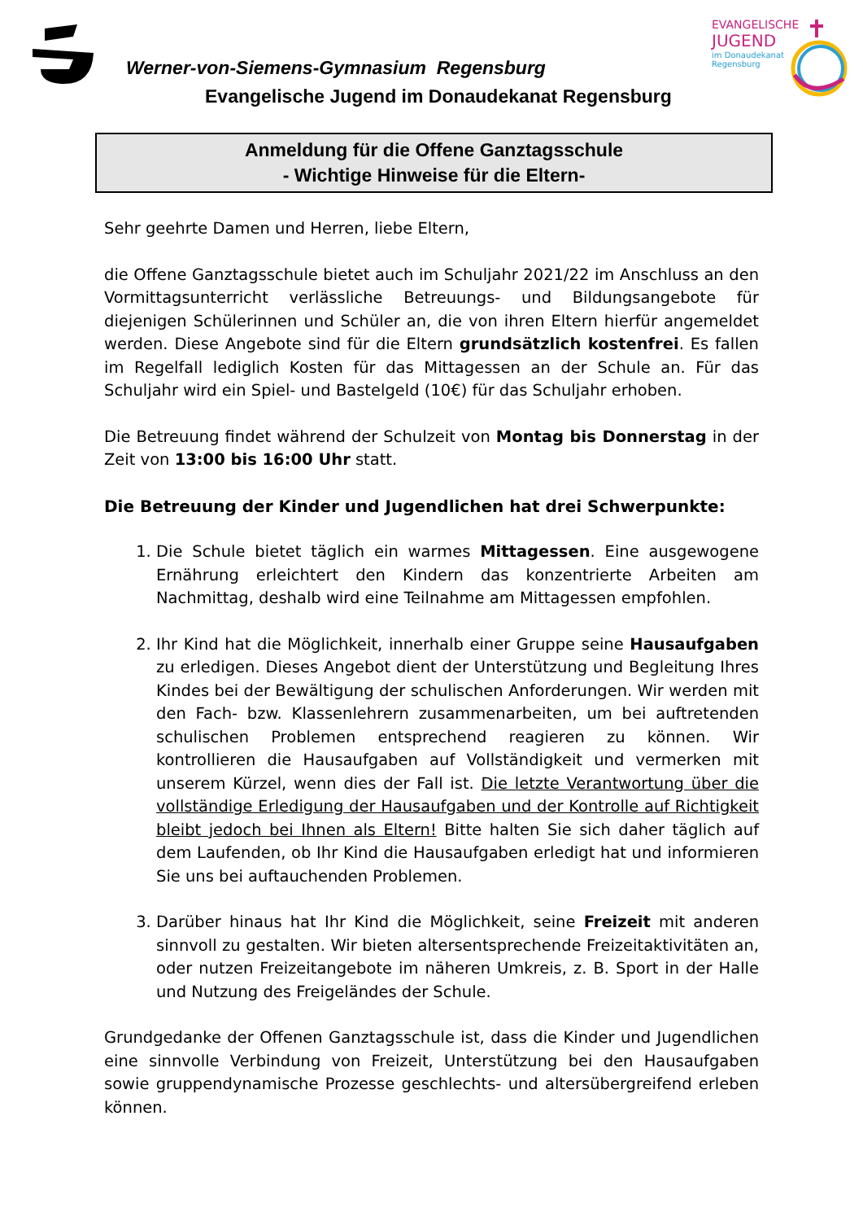Werner-von-Siemens-Gymnasium Regensburg
Evangelische Jugend im Donaudekanat Regensburg
EVANGELISCHE
JUGEND
im Donaudekanat
Regensburg
Anmeldung für die Offene Ganztagsschule
- Wichtige Hinweise für die Eltern-
Sehr geehrte Damen und Herren, liebe Eltern,
die Offene Ganztagsschule bietet auch im Schuljahr 2021/22 im Anschluss an den Vormittagsunterricht verlässliche Betreuungs- und Bildungsangebote für diejenigen Schülerinnen und Schüler an, die von ihren Eltern hierfür angemeldet werden. Diese Angebote sind für die Eltern grundsätzlich kostenfrei. Es fallen im Regelfall lediglich Kosten für das Mittagessen an der Schule an. Für das Schuljahr wird ein Spiel- und Bastelgeld (10€) für das Schuljahr erhoben.
Die Betreuung findet während der Schulzeit von Montag bis Donnerstag in der Zeit von 13:00 bis 16:00 Uhr statt.
Die Betreuung der Kinder und Jugendlichen hat drei Schwerpunkte:
1. Die Schule bietet täglich ein warmes Mittagessen. Eine ausgewogene Ernährung erleichtert den Kindern das konzentrierte Arbeiten am Nachmittag, deshalb wird eine Teilnahme am Mittagessen empfohlen.
2. Ihr Kind hat die Möglichkeit, innerhalb einer Gruppe seine Hausaufgaben zu erledigen. Dieses Angebot dient der Unterstützung und Begleitung Ihres Kindes bei der Bewältigung der schulischen Anforderungen. Wir werden mit den Fach- bzw. Klassenlehrern zusammenarbeiten, um bei auftretenden schulischen Problemen entsprechend reagieren zu können. Wir kontrollieren die Hausaufgaben auf Vollständigkeit und vermerken mit unserem Kürzel, wenn dies der Fall ist. Die letzte Verantwortung über die vollständige Erledigung der Hausaufgaben und der Kontrolle auf Richtigkeit bleibt jedoch bei Ihnen als Eltern! Bitte halten Sie sich daher täglich auf dem Laufenden, ob Ihr Kind die Hausaufgaben erledigt hat und informieren Sie uns bei auftauchenden Problemen.
3. Darüber hinaus hat Ihr Kind die Möglichkeit, seine Freizeit mit anderen sinnvoll zu gestalten. Wir bieten altersentsprechende Freizeitaktivitäten an, oder nutzen Freizeitangebote im näheren Umkreis, z. B. Sport in der Halle und Nutzung des Freigeländes der Schule.
Grundgedanke der Offenen Ganztagsschule ist, dass die Kinder und Jugendlichen eine sinnvolle Verbindung von Freizeit, Unterstützung bei den Hausaufgaben sowie gruppendynamische Prozesse geschlechts- und altersübergreifend erleben können.